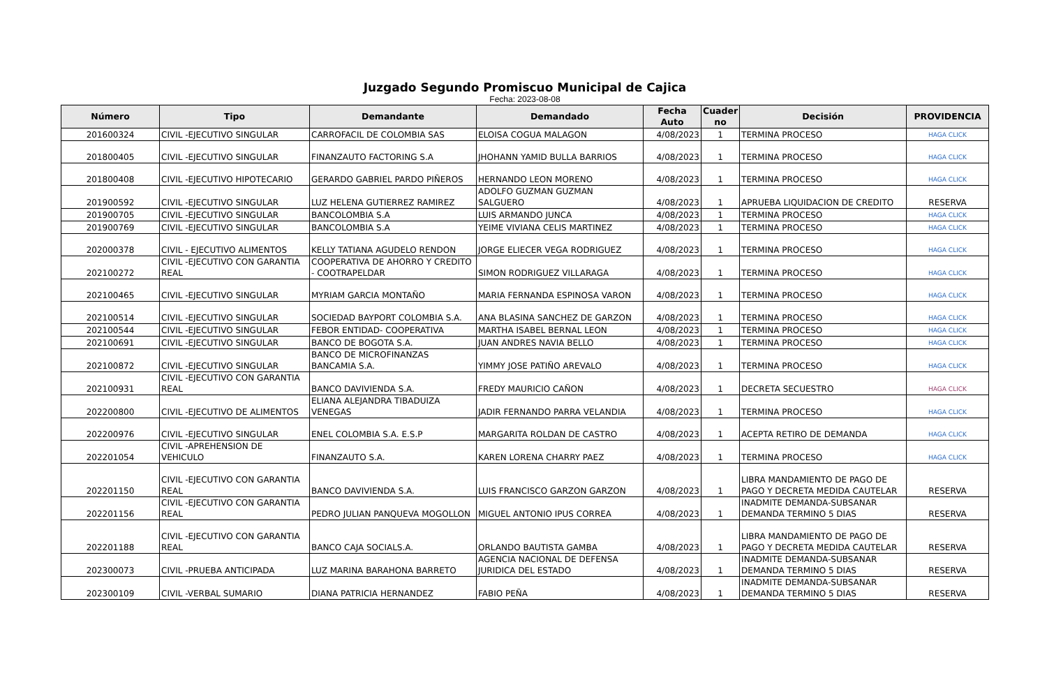Juzgado Segundo Promiscuo Municipal de Cajica
Fecha: 2023-08-08
| Número | Tipo | Demandante | Demandado | Fecha Auto | Cuader no | Decisión | PROVIDENCIA |
| --- | --- | --- | --- | --- | --- | --- | --- |
| 201600324 | CIVIL -EJECUTIVO SINGULAR | CARROFACIL DE COLOMBIA SAS | ELOISA COGUA MALAGON | 4/08/2023 | 1 | TERMINA PROCESO | HAGA CLICK |
| 201800405 | CIVIL -EJECUTIVO SINGULAR | FINANZAUTO FACTORING S.A | JHOHANN YAMID BULLA BARRIOS | 4/08/2023 | 1 | TERMINA PROCESO | HAGA CLICK |
| 201800408 | CIVIL -EJECUTIVO HIPOTECARIO | GERARDO GABRIEL PARDO PIÑEROS | HERNANDO LEON MORENO | 4/08/2023 | 1 | TERMINA PROCESO | HAGA CLICK |
| 201900592 | CIVIL -EJECUTIVO SINGULAR | LUZ HELENA GUTIERREZ RAMIREZ | ADOLFO GUZMAN GUZMAN SALGUERO | 4/08/2023 | 1 | APRUEBA LIQUIDACION DE CREDITO | RESERVA |
| 201900705 | CIVIL -EJECUTIVO SINGULAR | BANCOLOMBIA S.A | LUIS ARMANDO JUNCA | 4/08/2023 | 1 | TERMINA PROCESO | HAGA CLICK |
| 201900769 | CIVIL -EJECUTIVO SINGULAR | BANCOLOMBIA S.A | YEIME VIVIANA CELIS MARTINEZ | 4/08/2023 | 1 | TERMINA PROCESO | HAGA CLICK |
| 202000378 | CIVIL - EJECUTIVO ALIMENTOS | KELLY TATIANA AGUDELO RENDON | JORGE ELIECER VEGA RODRIGUEZ | 4/08/2023 | 1 | TERMINA PROCESO | HAGA CLICK |
| 202100272 | CIVIL -EJECUTIVO CON GARANTIA REAL | COOPERATIVA DE AHORRO Y CREDITO - COOTRAPELDAR | SIMON RODRIGUEZ VILLARAGA | 4/08/2023 | 1 | TERMINA PROCESO | HAGA CLICK |
| 202100465 | CIVIL -EJECUTIVO SINGULAR | MYRIAM GARCIA MONTAÑO | MARIA FERNANDA ESPINOSA VARON | 4/08/2023 | 1 | TERMINA PROCESO | HAGA CLICK |
| 202100514 | CIVIL -EJECUTIVO SINGULAR | SOCIEDAD BAYPORT COLOMBIA S.A. | ANA BLASINA SANCHEZ DE GARZON | 4/08/2023 | 1 | TERMINA PROCESO | HAGA CLICK |
| 202100544 | CIVIL -EJECUTIVO SINGULAR | FEBOR ENTIDAD- COOPERATIVA | MARTHA ISABEL BERNAL LEON | 4/08/2023 | 1 | TERMINA PROCESO | HAGA CLICK |
| 202100691 | CIVIL -EJECUTIVO SINGULAR | BANCO DE BOGOTA S.A. | JUAN ANDRES NAVIA BELLO | 4/08/2023 | 1 | TERMINA PROCESO | HAGA CLICK |
| 202100872 | CIVIL -EJECUTIVO SINGULAR | BANCO DE MICROFINANZAS BANCAMIA S.A. | YIMMY JOSE PATIÑO AREVALO | 4/08/2023 | 1 | TERMINA PROCESO | HAGA CLICK |
| 202100931 | CIVIL -EJECUTIVO CON GARANTIA REAL | BANCO DAVIVIENDA S.A. | FREDY MAURICIO CAÑON | 4/08/2023 | 1 | DECRETA SECUESTRO | HAGA CLICK |
| 202200800 | CIVIL -EJECUTIVO DE ALIMENTOS | ELIANA ALEJANDRA TIBADUIZA VENEGAS | JADIR FERNANDO PARRA VELANDIA | 4/08/2023 | 1 | TERMINA PROCESO | HAGA CLICK |
| 202200976 | CIVIL -EJECUTIVO SINGULAR | ENEL COLOMBIA S.A. E.S.P | MARGARITA ROLDAN DE CASTRO | 4/08/2023 | 1 | ACEPTA RETIRO DE DEMANDA | HAGA CLICK |
| 202201054 | CIVIL -APREHENSION DE VEHICULO | FINANZAUTO S.A. | KAREN LORENA CHARRY PAEZ | 4/08/2023 | 1 | TERMINA PROCESO | HAGA CLICK |
| 202201150 | CIVIL -EJECUTIVO CON GARANTIA REAL | BANCO DAVIVIENDA S.A. | LUIS FRANCISCO GARZON GARZON | 4/08/2023 | 1 | LIBRA MANDAMIENTO DE PAGO DE PAGO Y DECRETA MEDIDA CAUTELAR | RESERVA |
| 202201156 | CIVIL -EJECUTIVO CON GARANTIA REAL | PEDRO JULIAN PANQUEVA MOGOLLON | MIGUEL ANTONIO IPUS CORREA | 4/08/2023 | 1 | INADMITE DEMANDA-SUBSANAR DEMANDA TERMINO 5 DIAS | RESERVA |
| 202201188 | CIVIL -EJECUTIVO CON GARANTIA REAL | BANCO CAJA SOCIALS.A. | ORLANDO BAUTISTA GAMBA | 4/08/2023 | 1 | LIBRA MANDAMIENTO DE PAGO DE PAGO Y DECRETA MEDIDA CAUTELAR | RESERVA |
| 202300073 | CIVIL -PRUEBA ANTICIPADA | LUZ MARINA BARAHONA BARRETO | AGENCIA NACIONAL DE DEFENSA JURIDICA DEL ESTADO | 4/08/2023 | 1 | INADMITE DEMANDA-SUBSANAR DEMANDA TERMINO 5 DIAS | RESERVA |
| 202300109 | CIVIL -VERBAL SUMARIO | DIANA PATRICIA HERNANDEZ | FABIO PEÑA | 4/08/2023 | 1 | INADMITE DEMANDA-SUBSANAR DEMANDA TERMINO 5 DIAS | RESERVA |